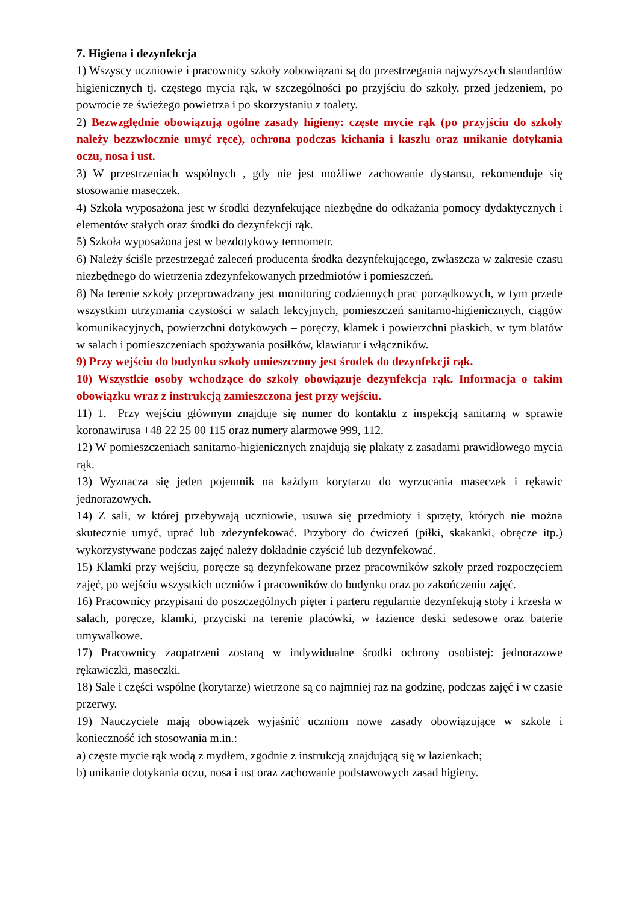7. Higiena i dezynfekcja
1) Wszyscy uczniowie i pracownicy szkoły zobowiązani są do przestrzegania najwyższych standardów higienicznych tj. częstego mycia rąk, w szczególności po przyjściu do szkoły, przed jedzeniem, po powrocie ze świeżego powietrza i po skorzystaniu z toalety.
2) Bezwzględnie obowiązują ogólne zasady higieny: częste mycie rąk (po przyjściu do szkoły należy bezzwłocznie umyć ręce), ochrona podczas kichania i kaszlu oraz unikanie dotykania oczu, nosa i ust.
3) W przestrzeniach wspólnych , gdy nie jest możliwe zachowanie dystansu, rekomenduje się stosowanie maseczek.
4) Szkoła wyposażona jest w środki dezynfekujące niezbędne do odkażania pomocy dydaktycznych i elementów stałych oraz środki do dezynfekcji rąk.
5) Szkoła wyposażona jest w bezdotykowy termometr.
6) Należy ściśle przestrzegać zaleceń producenta środka dezynfekującego, zwłaszcza w zakresie czasu niezbędnego do wietrzenia zdezynfekowanych przedmiotów i pomieszczeń.
8) Na terenie szkoły przeprowadzany jest monitoring codziennych prac porządkowych, w tym przede wszystkim utrzymania czystości w salach lekcyjnych, pomieszczeń sanitarno-higienicznych, ciągów komunikacyjnych, powierzchni dotykowych – poręczy, klamek i powierzchni płaskich, w tym blatów w salach i pomieszczeniach spożywania posiłków, klawiatur i włączników.
9) Przy wejściu do budynku szkoły umieszczony jest środek do dezynfekcji rąk.
10) Wszystkie osoby wchodzące do szkoły obowiązuje dezynfekcja rąk. Informacja o takim obowiązku wraz z instrukcją zamieszczona jest przy wejściu.
11) 1. Przy wejściu głównym znajduje się numer do kontaktu z inspekcją sanitarną w sprawie koronawirusa +48 22 25 00 115 oraz numery alarmowe 999, 112.
12) W pomieszczeniach sanitarno-higienicznych znajdują się plakaty z zasadami prawidłowego mycia rąk.
13) Wyznacza się jeden pojemnik na każdym korytarzu do wyrzucania maseczek i rękawic jednorazowych.
14) Z sali, w której przebywają uczniowie, usuwa się przedmioty i sprzęty, których nie można skutecznie umyć, uprać lub zdezynfekować. Przybory do ćwiczeń (piłki, skakanki, obręcze itp.) wykorzystywane podczas zajęć należy dokładnie czyścić lub dezynfekować.
15) Klamki przy wejściu, poręcze są dezynfekowane przez pracowników szkoły przed rozpoczęciem zajęć, po wejściu wszystkich uczniów i pracowników do budynku oraz po zakończeniu zajęć.
16) Pracownicy przypisani do poszczególnych pięter i parteru regularnie dezynfekują stoły i krzesła w salach, poręcze, klamki, przyciski na terenie placówki, w łazience deski sedesowe oraz baterie umywalkowe.
17) Pracownicy zaopatrzeni zostaną w indywidualne środki ochrony osobistej: jednorazowe rękawiczki, maseczki.
18) Sale i części wspólne (korytarze) wietrzone są co najmniej raz na godzinę, podczas zajęć i w czasie przerwy.
19) Nauczyciele mają obowiązek wyjaśnić uczniom nowe zasady obowiązujące w szkole i konieczność ich stosowania m.in.:
a) częste mycie rąk wodą z mydłem, zgodnie z instrukcją znajdującą się w łazienkach;
b) unikanie dotykania oczu, nosa i ust oraz zachowanie podstawowych zasad higieny.